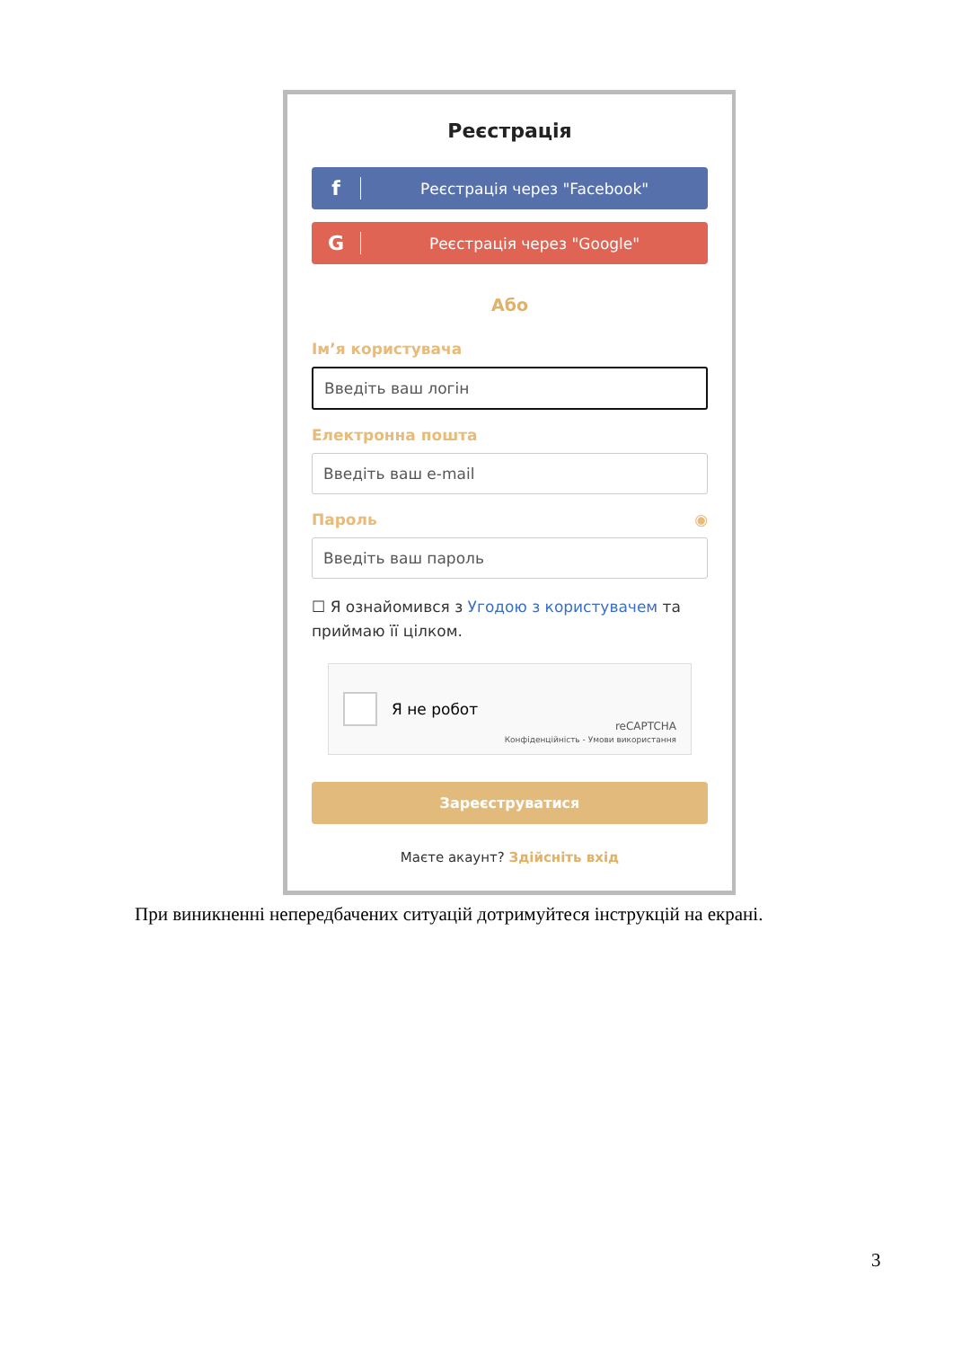Реєстрація
f Реєстрація через "Facebook"
G Реєстрація через "Google"
Або
Ім’я користувача
Введіть ваш логін
Електронна пошта
Введіть ваш e-mail
Пароль ◉
Введіть ваш пароль
☐ Я ознайомився з Угодою з користувачем та приймаю її цілком.
Я не робот
reCAPTCHA
Конфіденційність - Умови використання
Зареєструватися
Маєте акаунт? Здійсніть вхід
При виникненні непередбачених ситуацій дотримуйтеся інструкцій на екрані.
3